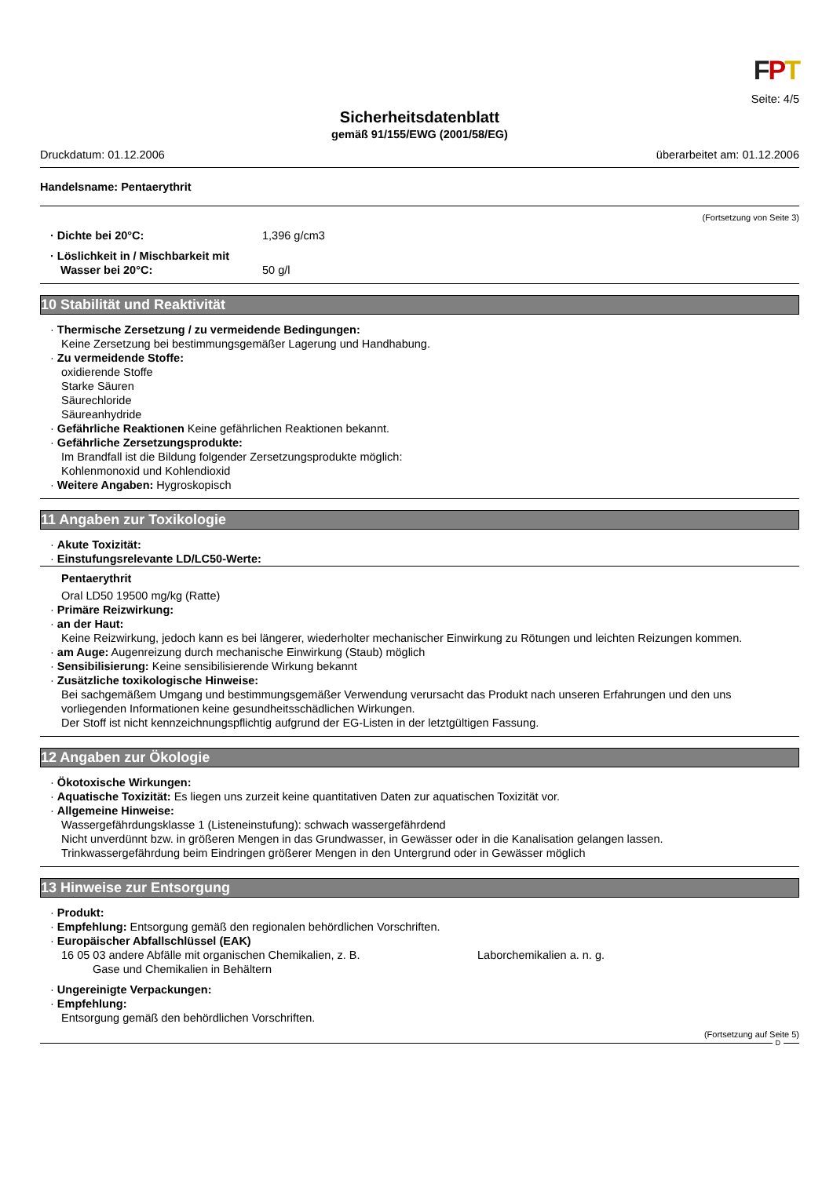FPT
Seite: 4/5
Sicherheitsdatenblatt
gemäß 91/155/EWG (2001/58/EG)
Druckdatum: 01.12.2006 überarbeitet am: 01.12.2006
Handelsname: Pentaerythrit
(Fortsetzung von Seite 3)
· Dichte bei 20°C: 1,396 g/cm3
· Löslichkeit in / Mischbarkeit mit
Wasser bei 20°C: 50 g/l
10 Stabilität und Reaktivität
· Thermische Zersetzung / zu vermeidende Bedingungen:
Keine Zersetzung bei bestimmungsgemäßer Lagerung und Handhabung.
· Zu vermeidende Stoffe:
oxidierende Stoffe
Starke Säuren
Säurechloride
Säureanhydride
· Gefährliche Reaktionen Keine gefährlichen Reaktionen bekannt.
· Gefährliche Zersetzungsprodukte:
Im Brandfall ist die Bildung folgender Zersetzungsprodukte möglich:
Kohlenmonoxid und Kohlendioxid
· Weitere Angaben: Hygroskopisch
11 Angaben zur Toxikologie
· Akute Toxizität:
· Einstufungsrelevante LD/LC50-Werte:
Pentaerythrit
Oral LD50 19500 mg/kg (Ratte)
· Primäre Reizwirkung:
· an der Haut:
Keine Reizwirkung, jedoch kann es bei längerer, wiederholter mechanischer Einwirkung zu Rötungen und leichten Reizungen kommen.
· am Auge: Augenreizung durch mechanische Einwirkung (Staub) möglich
· Sensibilisierung: Keine sensibilisierende Wirkung bekannt
· Zusätzliche toxikologische Hinweise:
Bei sachgemäßem Umgang und bestimmungsgemäßer Verwendung verursacht das Produkt nach unseren Erfahrungen und den uns vorliegenden Informationen keine gesundheitsschädlichen Wirkungen.
Der Stoff ist nicht kennzeichnungspflichtig aufgrund der EG-Listen in der letztgültigen Fassung.
12 Angaben zur Ökologie
· Ökotoxische Wirkungen:
· Aquatische Toxizität: Es liegen uns zurzeit keine quantitativen Daten zur aquatischen Toxizität vor.
· Allgemeine Hinweise:
Wassergefährdungsklasse 1 (Listeneinstufung): schwach wassergefährdend
Nicht unverdünnt bzw. in größeren Mengen in das Grundwasser, in Gewässer oder in die Kanalisation gelangen lassen.
Trinkwassergefährdung beim Eindringen größerer Mengen in den Untergrund oder in Gewässer möglich
13 Hinweise zur Entsorgung
· Produkt:
· Empfehlung: Entsorgung gemäß den regionalen behördlichen Vorschriften.
· Europäischer Abfallschlüssel (EAK)
16 05 03 andere Abfälle mit organischen Chemikalien, z. B. Laborchemikalien a. n. g.
Gase und Chemikalien in Behältern
· Ungereinigte Verpackungen:
· Empfehlung:
Entsorgung gemäß den behördlichen Vorschriften.
(Fortsetzung auf Seite 5)
D